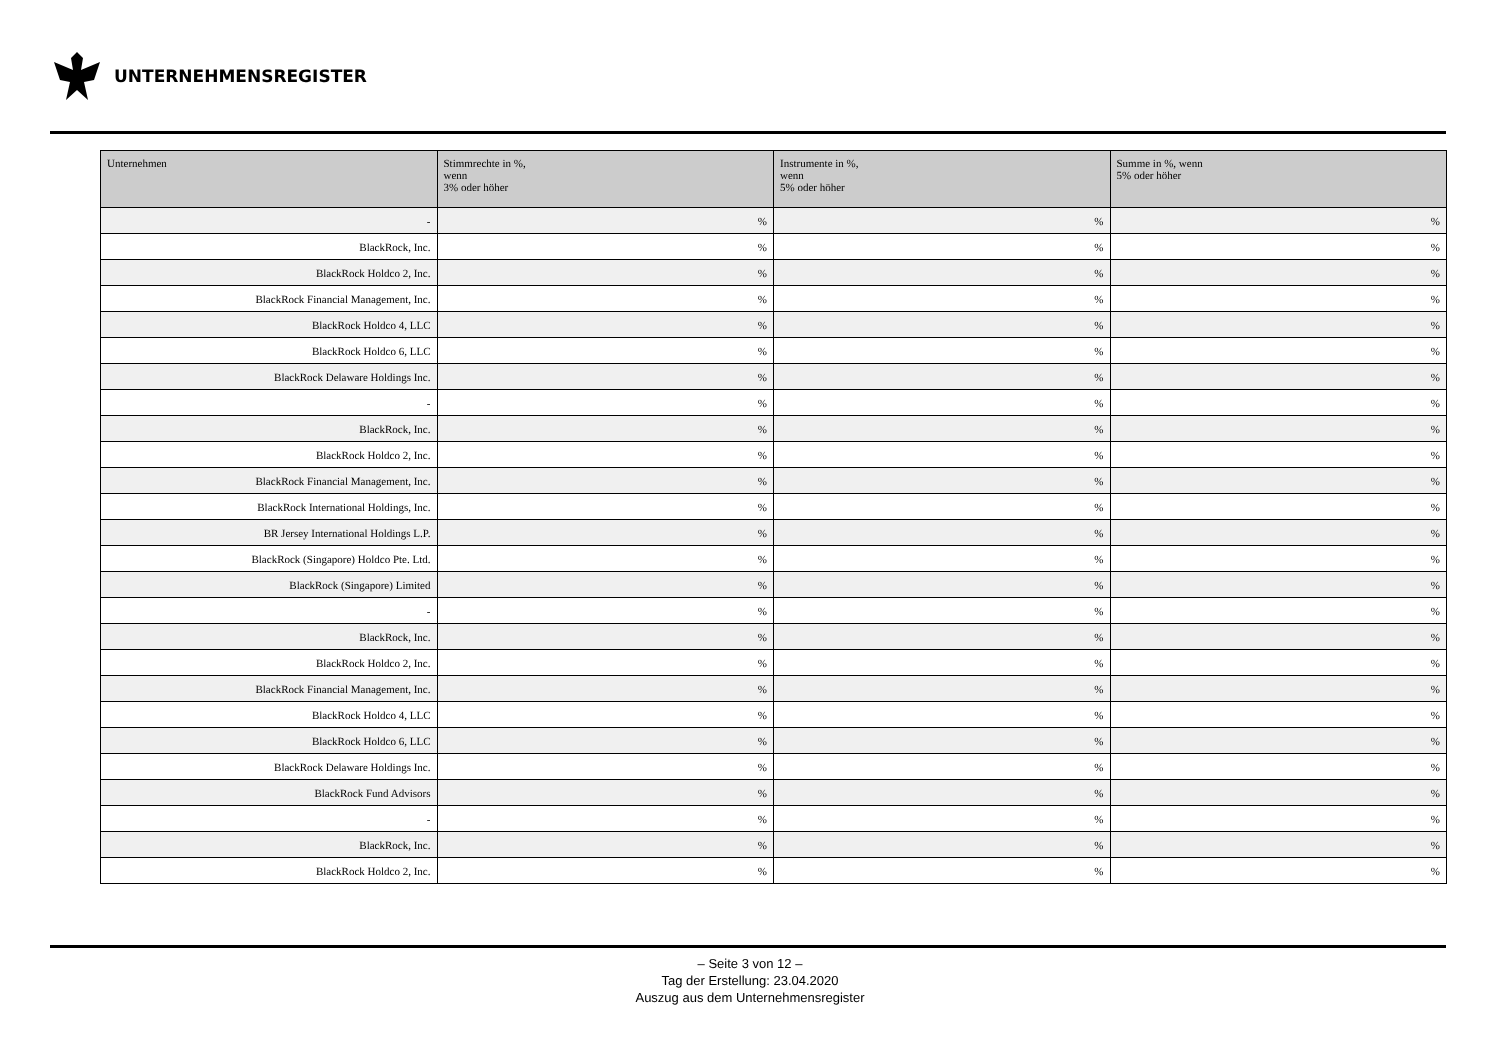UNTERNEHMENSREGISTER
| Unternehmen | Stimmrechte in %, wenn 3% oder höher | Instrumente in %, wenn 5% oder höher | Summe in %, wenn 5% oder höher |
| --- | --- | --- | --- |
| - | % | % | % |
| BlackRock, Inc. | % | % | % |
| BlackRock Holdco 2, Inc. | % | % | % |
| BlackRock Financial Management, Inc. | % | % | % |
| BlackRock Holdco 4, LLC | % | % | % |
| BlackRock Holdco 6, LLC | % | % | % |
| BlackRock Delaware Holdings Inc. | % | % | % |
| - | % | % | % |
| BlackRock, Inc. | % | % | % |
| BlackRock Holdco 2, Inc. | % | % | % |
| BlackRock Financial Management, Inc. | % | % | % |
| BlackRock International Holdings, Inc. | % | % | % |
| BR Jersey International Holdings L.P. | % | % | % |
| BlackRock (Singapore) Holdco Pte. Ltd. | % | % | % |
| BlackRock (Singapore) Limited | % | % | % |
| - | % | % | % |
| BlackRock, Inc. | % | % | % |
| BlackRock Holdco 2, Inc. | % | % | % |
| BlackRock Financial Management, Inc. | % | % | % |
| BlackRock Holdco 4, LLC | % | % | % |
| BlackRock Holdco 6, LLC | % | % | % |
| BlackRock Delaware Holdings Inc. | % | % | % |
| BlackRock Fund Advisors | % | % | % |
| - | % | % | % |
| BlackRock, Inc. | % | % | % |
| BlackRock Holdco 2, Inc. | % | % | % |
– Seite 3 von 12 –
Tag der Erstellung: 23.04.2020
Auszug aus dem Unternehmensregister